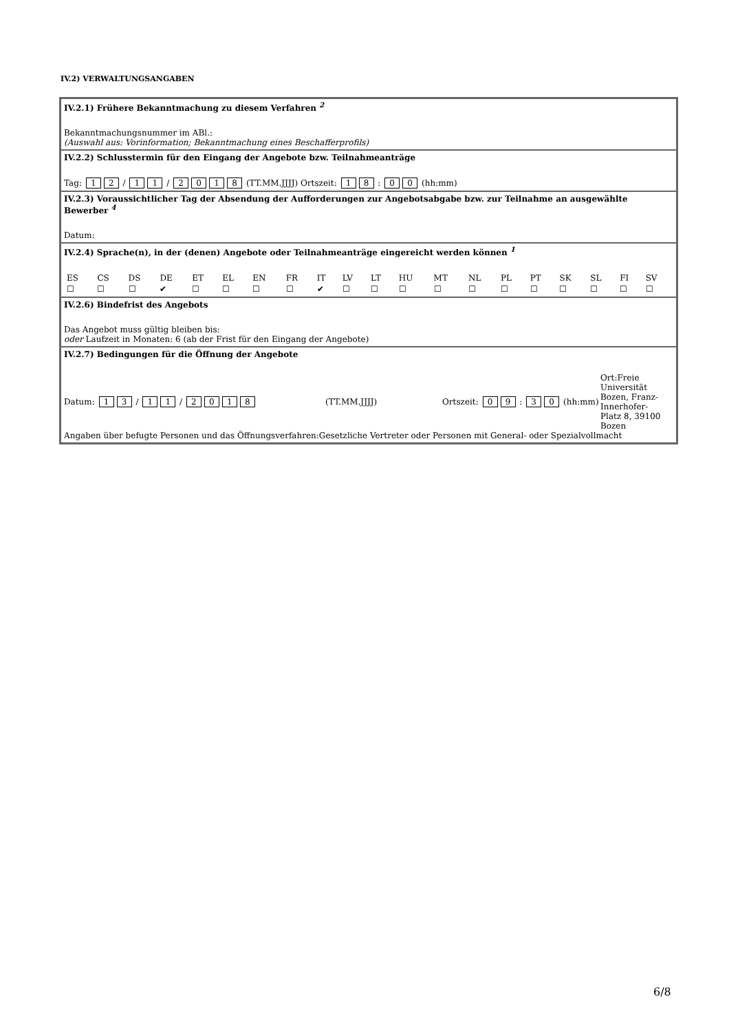IV.2) VERWALTUNGSANGABEN
IV.2.1) Frühere Bekanntmachung zu diesem Verfahren <sup>2</sup>
Bekanntmachungsnummer im ABl.:
(Auswahl aus: Vorinformation; Bekanntmachung eines Beschafferprofils)
IV.2.2) Schlusstermin für den Eingang der Angebote bzw. Teilnahmeanträge
Tag: 1 2 / 1 1 / 2018 (TT.MM.JJJJ) Ortszeit: 1 8 : 0 0 (hh:mm)
IV.2.3) Voraussichtlicher Tag der Absendung der Aufforderungen zur Angebotsabgabe bzw. zur Teilnahme an ausgewählte Bewerber <sup>4</sup>
Datum:
IV.2.4) Sprache(n), in der (denen) Angebote oder Teilnahmeanträge eingereicht werden können <sup>1</sup>
| ES | CS | DS | DE | ET | EL | EN | FR | IT | LV | LT | HU | MT | NL | PL | PT | SK | SL | FI | SV |
| ☐ | ☐ | ☐ | ✔ | ☐ | ☐ | ☐ | ☐ | ✔ | ☐ | ☐ | ☐ | ☐ | ☐ | ☐ | ☐ | ☐ | ☐ | ☐ | ☐ |
IV.2.6) Bindefrist des Angebots
Das Angebot muss gültig bleiben bis:
oder Laufzeit in Monaten: 6 (ab der Frist für den Eingang der Angebote)
IV.2.7) Bedingungen für die Öffnung der Angebote
Datum: 1 3 / 1 1 / 2018
(TT.MM.JJJJ) Ortszeit: 0 9 : 3 0 (hh:mm)
Ort:Freie Universität Bozen, Franz-Innerhofer-Platz 8, 39100 Bozen
Angaben über befugte Personen und das Öffnungsverfahren:Gesetzliche Vertreter oder Personen mit General- oder Spezialvollmacht
6/8